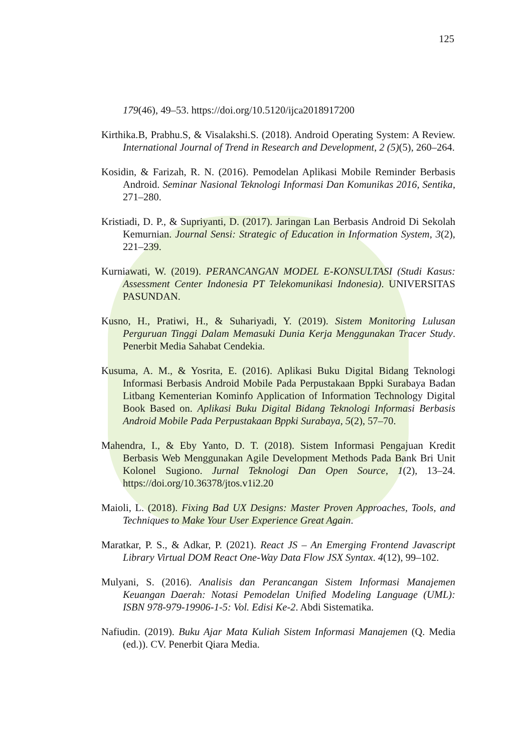125
179(46), 49–53. https://doi.org/10.5120/ijca2018917200
Kirthika.B, Prabhu.S, & Visalakshi.S. (2018). Android Operating System: A Review. International Journal of Trend in Research and Development, 2 (5)(5), 260–264.
Kosidin, & Farizah, R. N. (2016). Pemodelan Aplikasi Mobile Reminder Berbasis Android. Seminar Nasional Teknologi Informasi Dan Komunikas 2016, Sentika, 271–280.
Kristiadi, D. P., & Supriyanti, D. (2017). Jaringan Lan Berbasis Android Di Sekolah Kemurnian. Journal Sensi: Strategic of Education in Information System, 3(2), 221–239.
Kurniawati, W. (2019). PERANCANGAN MODEL E-KONSULTASI (Studi Kasus: Assessment Center Indonesia PT Telekomunikasi Indonesia). UNIVERSITAS PASUNDAN.
Kusno, H., Pratiwi, H., & Suhariyadi, Y. (2019). Sistem Monitoring Lulusan Perguruan Tinggi Dalam Memasuki Dunia Kerja Menggunakan Tracer Study. Penerbit Media Sahabat Cendekia.
Kusuma, A. M., & Yosrita, E. (2016). Aplikasi Buku Digital Bidang Teknologi Informasi Berbasis Android Mobile Pada Perpustakaan Bppki Surabaya Badan Litbang Kementerian Kominfo Application of Information Technology Digital Book Based on. Aplikasi Buku Digital Bidang Teknologi Informasi Berbasis Android Mobile Pada Perpustakaan Bppki Surabaya, 5(2), 57–70.
Mahendra, I., & Eby Yanto, D. T. (2018). Sistem Informasi Pengajuan Kredit Berbasis Web Menggunakan Agile Development Methods Pada Bank Bri Unit Kolonel Sugiono. Jurnal Teknologi Dan Open Source, 1(2), 13–24. https://doi.org/10.36378/jtos.v1i2.20
Maioli, L. (2018). Fixing Bad UX Designs: Master Proven Approaches, Tools, and Techniques to Make Your User Experience Great Again.
Maratkar, P. S., & Adkar, P. (2021). React JS – An Emerging Frontend Javascript Library Virtual DOM React One-Way Data Flow JSX Syntax. 4(12), 99–102.
Mulyani, S. (2016). Analisis dan Perancangan Sistem Informasi Manajemen Keuangan Daerah: Notasi Pemodelan Unified Modeling Language (UML): ISBN 978-979-19906-1-5: Vol. Edisi Ke-2. Abdi Sistematika.
Nafiudin. (2019). Buku Ajar Mata Kuliah Sistem Informasi Manajemen (Q. Media (ed.)). CV. Penerbit Qiara Media.